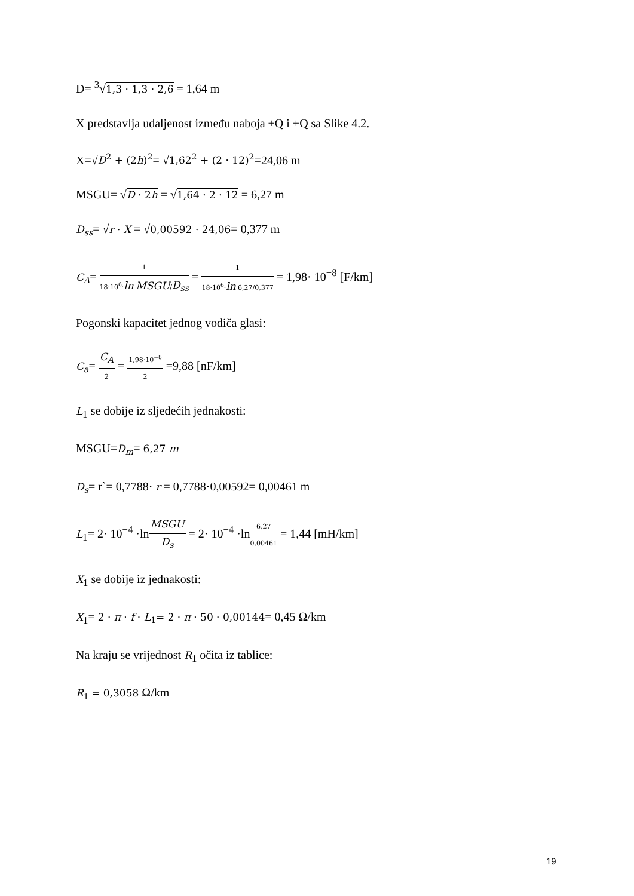D= <sup>3</sup>√1,3 · 1,3 · 2,6 = 1,64 m
X predstavlja udaljenost između naboja +Q i +Q sa Slike 4.2.
X=√D<sup>2</sup> + (2h)<sup>2</sup>= √1,62<sup>2</sup> + (2 · 12)<sup>2</sup>=24,06 m
MSGU= √D · 2h = √1,64 · 2 · 12 = 6,27 m
D<sub>ss</sub>= √r · X = √0,00592 · 24,06= 0,377 m
C<sub>A</sub>= 1 18·10<sup>6</sup>·ln MSGU/D<sub>ss</sub> = 1 18·10<sup>6</sup>·ln 6,27/0,377 = 1,98· 10<sup>−8</sup> [F/km]
Pogonski kapacitet jednog vodiča glasi:
C<sub>a</sub>= C<sub>A</sub> 2 = 1,98·10<sup>−8</sup> 2 =9,88 [nF/km]
L<sub>1</sub> se dobije iz sljedećih jednakosti:
MSGU=D<sub>m</sub>= 6,27 m
D<sub>s</sub>= r`= 0,7788· r = 0,7788·0,00592= 0,00461 m
L<sub>1</sub>= 2· 10<sup>−4</sup> ·lnMSGU D<sub>s</sub> = 2· 10<sup>−4</sup> ·ln6,27 0,00461 = 1,44 [mH/km]
X<sub>1</sub> se dobije iz jednakosti:
X<sub>1</sub>= 2 · π · f · L<sub>1</sub>= 2 · π · 50 · 0,00144= 0,45 Ω/km
Na kraju se vrijednost R<sub>1</sub> očita iz tablice:
R<sub>1</sub> = 0,3058 Ω/km
19